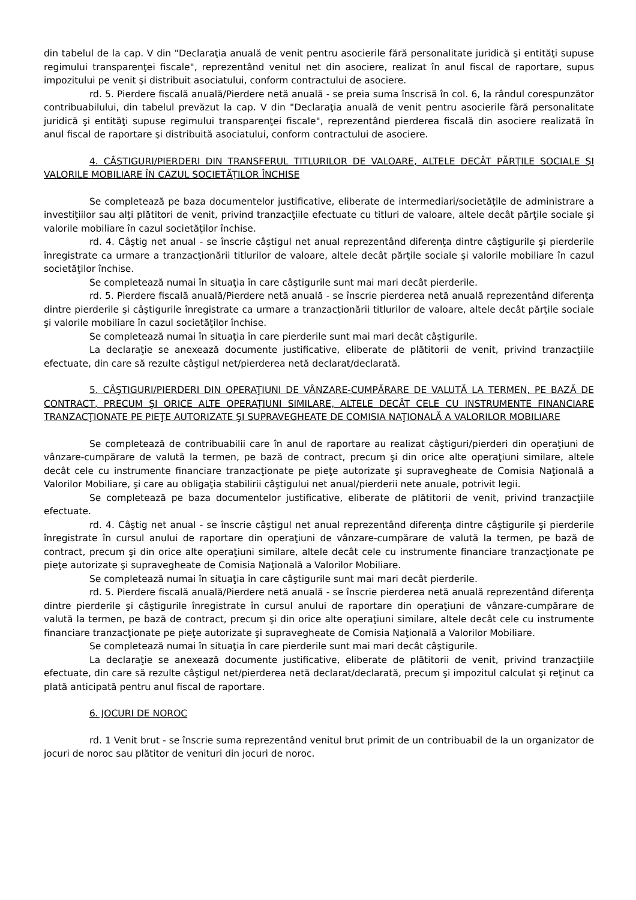din tabelul de la cap. V din "Declaraţia anuală de venit pentru asocierile fără personalitate juridică şi entităţi supuse regimului transparenţei fiscale", reprezentând venitul net din asociere, realizat în anul fiscal de raportare, supus impozitului pe venit şi distribuit asociatului, conform contractului de asociere.
rd. 5. Pierdere fiscală anuală/Pierdere netă anuală - se preia suma înscrisă în col. 6, la rândul corespunzător contribuabilului, din tabelul prevăzut la cap. V din "Declaraţia anuală de venit pentru asocierile fără personalitate juridică şi entităţi supuse regimului transparenţei fiscale", reprezentând pierderea fiscală din asociere realizată în anul fiscal de raportare şi distribuită asociatului, conform contractului de asociere.
4. CÂŞTIGURI/PIERDERI DIN TRANSFERUL TITLURILOR DE VALOARE, ALTELE DECÂT PĂRŢILE SOCIALE ŞI VALORILE MOBILIARE ÎN CAZUL SOCIETĂŢILOR ÎNCHISE
Se completează pe baza documentelor justificative, eliberate de intermediari/societăţile de administrare a investiţiilor sau alţi plătitori de venit, privind tranzacţiile efectuate cu titluri de valoare, altele decât părţile sociale şi valorile mobiliare în cazul societăţilor închise.
rd. 4. Câştig net anual - se înscrie câştigul net anual reprezentând diferenţa dintre câştigurile şi pierderile înregistrate ca urmare a tranzacţionării titlurilor de valoare, altele decât părţile sociale şi valorile mobiliare în cazul societăţilor închise.
Se completează numai în situaţia în care câştigurile sunt mai mari decât pierderile.
rd. 5. Pierdere fiscală anuală/Pierdere netă anuală - se înscrie pierderea netă anuală reprezentând diferenţa dintre pierderile şi câştigurile înregistrate ca urmare a tranzacţionării titlurilor de valoare, altele decât părţile sociale şi valorile mobiliare în cazul societăţilor închise.
Se completează numai în situaţia în care pierderile sunt mai mari decât câştigurile.
La declaraţie se anexează documente justificative, eliberate de plătitorii de venit, privind tranzacţiile efectuate, din care să rezulte câştigul net/pierderea netă declarat/declarată.
5. CÂŞTIGURI/PIERDERI DIN OPERAŢIUNI DE VÂNZARE-CUMPĂRARE DE VALUTĂ LA TERMEN, PE BAZĂ DE CONTRACT, PRECUM ŞI ORICE ALTE OPERAŢIUNI SIMILARE, ALTELE DECÂT CELE CU INSTRUMENTE FINANCIARE TRANZACŢIONATE PE PIEŢE AUTORIZATE ŞI SUPRAVEGHEATE DE COMISIA NAŢIONALĂ A VALORILOR MOBILIARE
Se completează de contribuabilii care în anul de raportare au realizat câştiguri/pierderi din operaţiuni de vânzare-cumpărare de valută la termen, pe bază de contract, precum şi din orice alte operaţiuni similare, altele decât cele cu instrumente financiare tranzacţionate pe pieţe autorizate şi supravegheate de Comisia Naţională a Valorilor Mobiliare, şi care au obligaţia stabilirii câştigului net anual/pierderii nete anuale, potrivit legii.
Se completează pe baza documentelor justificative, eliberate de plătitorii de venit, privind tranzacţiile efectuate.
rd. 4. Câştig net anual - se înscrie câştigul net anual reprezentând diferenţa dintre câştigurile şi pierderile înregistrate în cursul anului de raportare din operaţiuni de vânzare-cumpărare de valută la termen, pe bază de contract, precum şi din orice alte operaţiuni similare, altele decât cele cu instrumente financiare tranzacţionate pe pieţe autorizate şi supravegheate de Comisia Naţională a Valorilor Mobiliare.
Se completează numai în situaţia în care câştigurile sunt mai mari decât pierderile.
rd. 5. Pierdere fiscală anuală/Pierdere netă anuală - se înscrie pierderea netă anuală reprezentând diferenţa dintre pierderile şi câştigurile înregistrate în cursul anului de raportare din operaţiuni de vânzare-cumpărare de valută la termen, pe bază de contract, precum şi din orice alte operaţiuni similare, altele decât cele cu instrumente financiare tranzacţionate pe pieţe autorizate şi supravegheate de Comisia Naţională a Valorilor Mobiliare.
Se completează numai în situaţia în care pierderile sunt mai mari decât câştigurile.
La declaraţie se anexează documente justificative, eliberate de plătitorii de venit, privind tranzacţiile efectuate, din care să rezulte câştigul net/pierderea netă declarat/declarată, precum şi impozitul calculat şi reţinut ca plată anticipată pentru anul fiscal de raportare.
6. JOCURI DE NOROC
rd. 1 Venit brut - se înscrie suma reprezentând venitul brut primit de un contribuabil de la un organizator de jocuri de noroc sau plătitor de venituri din jocuri de noroc.